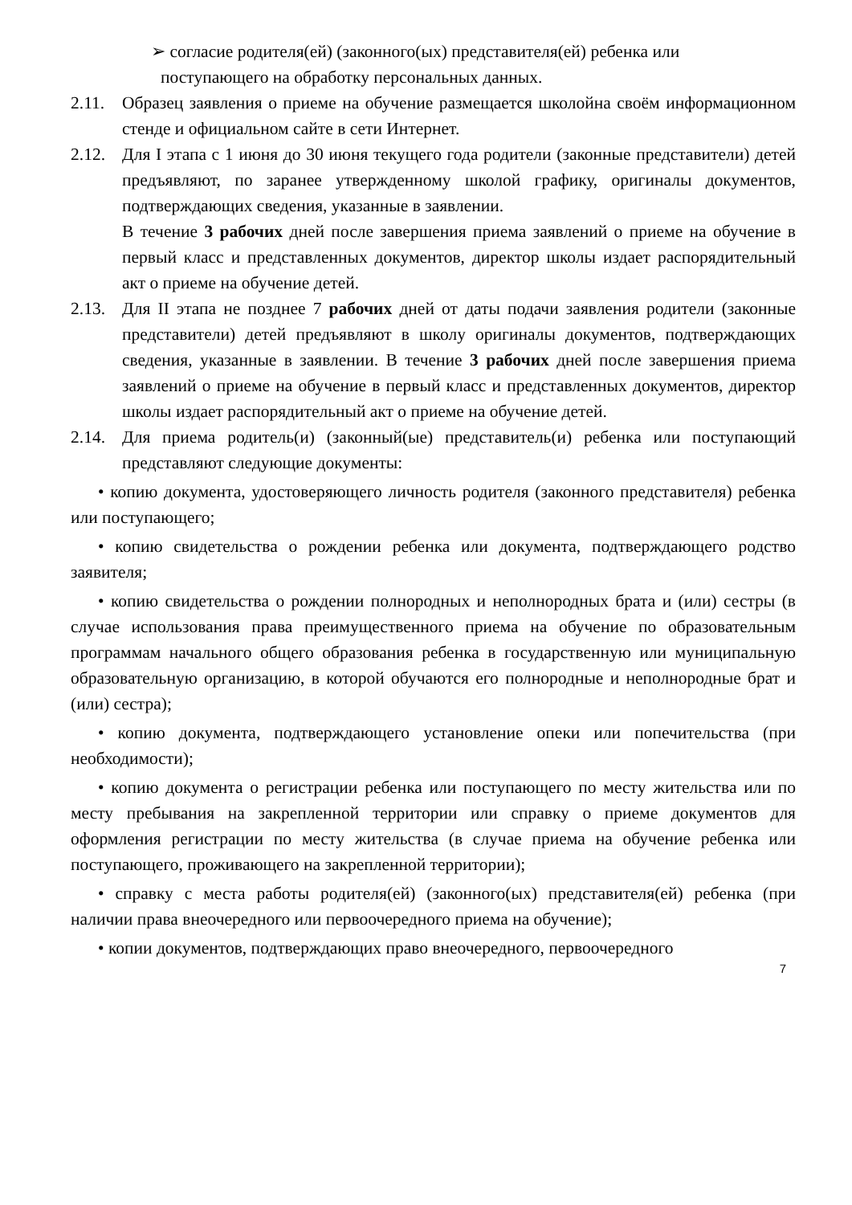➢ согласие родителя(ей) (законного(ых) представителя(ей) ребенка или
поступающего на обработку персональных данных.
2.11.
Образец заявления о приеме на обучение размещается школойна своём информационном стенде и официальном сайте в сети Интернет.
2.12.
Для I этапа с 1 июня до 30 июня текущего года родители (законные представители) детей предъявляют, по заранее утвержденному школой графику, оригиналы документов, подтверждающих сведения, указанные в заявлении.
В течение 3 рабочих дней после завершения приема заявлений о приеме на обучение в первый класс и представленных документов, директор школы издает распорядительный акт о приеме на обучение детей.
2.13.
Для II этапа не позднее 7 рабочих дней от даты подачи заявления родители (законные представители) детей предъявляют в школу оригиналы документов, подтверждающих сведения, указанные в заявлении. В течение 3 рабочих дней после завершения приема заявлений о приеме на обучение в первый класс и представленных документов, директор школы издает распорядительный акт о приеме на обучение детей.
2.14.
Для приема родитель(и) (законный(ые) представитель(и) ребенка или поступающий представляют следующие документы:
• копию документа, удостоверяющего личность родителя (законного представителя) ребенка или поступающего;
• копию свидетельства о рождении ребенка или документа, подтверждающего родство заявителя;
• копию свидетельства о рождении полнородных и неполнородных брата и (или) сестры (в случае использования права преимущественного приема на обучение по образовательным программам начального общего образования ребенка в государственную или муниципальную образовательную организацию, в которой обучаются его полнородные и неполнородные брат и (или) сестра);
• копию документа, подтверждающего установление опеки или попечительства (при необходимости);
• копию документа о регистрации ребенка или поступающего по месту жительства или по месту пребывания на закрепленной территории или справку о приеме документов для оформления регистрации по месту жительства (в случае приема на обучение ребенка или поступающего, проживающего на закрепленной территории);
• справку с места работы родителя(ей) (законного(ых) представителя(ей) ребенка (при наличии права внеочередного или первоочередного приема на обучение);
• копии документов, подтверждающих право внеочередного, первоочередного
7